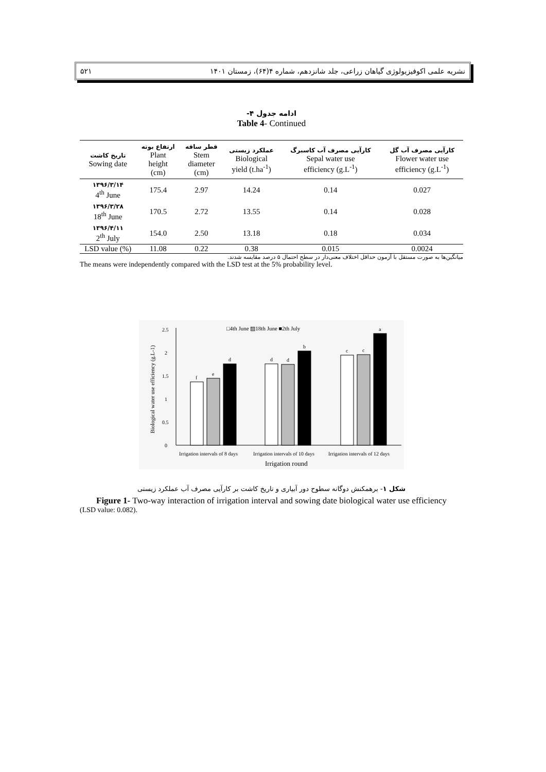۵۲۱ نشریه علمی اکوفیزیولوژی گیاهان زراعی، جلد شانزدهم، شماره ۴(۶۴)، زمستان ۱۴۰۱
ادامه جدول ۴-
Table 4- Continued
| تاریخ کاشت Sowing date | ارتفاع بوته Plant height (cm) | قطر ساقه Stem diameter (cm) | عملکرد زیستی Biological yield (t.ha<sup>-1</sup>) | کارآیی مصرف آب کاسبرگ Sepal water use efficiency (g.L<sup>-1</sup>) | کارآیی مصرف آب گل Flower water use efficiency (g.L<sup>-1</sup>) |
| --- | --- | --- | --- | --- | --- |
| ۱۳۹۶/۳/۱۴ 4<sup>th</sup> June | 175.4 | 2.97 | 14.24 | 0.14 | 0.027 |
| ۱۳۹۶/۳/۲۸ 18<sup>th</sup> June | 170.5 | 2.72 | 13.55 | 0.14 | 0.028 |
| ۱۳۹۶/۴/۱۱ 2<sup>th</sup> July | 154.0 | 2.50 | 13.18 | 0.18 | 0.034 |
| LSD value (%) | 11.08 | 0.22 | 0.38 | 0.015 | 0.0024 |
میانگین‌ها به صورت مستقل با آزمون حداقل اختلاف معنی‌دار در سطح احتمال ۵ درصد مقایسه شدند.
The means were independently compared with the LSD test at the 5% probability level.
□4th June ▨18th June ■2th July
0
0.5
1
1.5
2
2.5
Biological water use efficiency (g.L-1)
f
e
d
d
d
b
c
c
a
Irrigation intervals of 8 days
Irrigation intervals of 10 days
Irrigation intervals of 12 days
Irrigation round
شکل ۱- برهمکنش دوگانه سطوح دور آبیاری و تاریخ کاشت بر کارآیی مصرف آب عملکرد زیستی
Figure 1- Two-way interaction of irrigation interval and sowing date biological water use efficiency
(LSD value: 0.082).